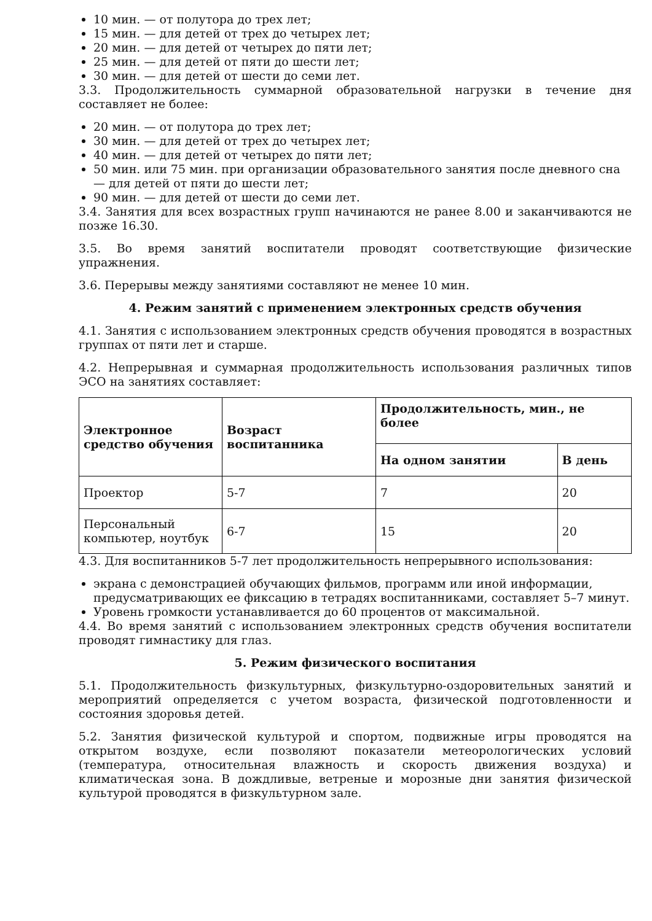10 мин. — от полутора до трех лет;
15 мин. — для детей от трех до четырех лет;
20 мин. — для детей от четырех до пяти лет;
25 мин. — для детей от пяти до шести лет;
30 мин. — для детей от шести до семи лет.
3.3. Продолжительность суммарной образовательной нагрузки в течение дня составляет не более:
20 мин. — от полутора до трех лет;
30 мин. — для детей от трех до четырех лет;
40 мин. — для детей от четырех до пяти лет;
50 мин. или 75 мин. при организации образовательного занятия после дневного сна — для детей от пяти до шести лет;
90 мин. — для детей от шести до семи лет.
3.4. Занятия для всех возрастных групп начинаются не ранее 8.00 и заканчиваются не позже 16.30.
3.5. Во время занятий воспитатели проводят соответствующие физические упражнения.
3.6. Перерывы между занятиями составляют не менее 10 мин.
4. Режим занятий с применением электронных средств обучения
4.1. Занятия с использованием электронных средств обучения проводятся в возрастных группах от пяти лет и старше.
4.2. Непрерывная и суммарная продолжительность использования различных типов ЭСО на занятиях составляет:
| Электронное средство обучения | Возраст воспитанника | Продолжительность, мин., не более | |
| --- | --- | --- | --- |
| | | На одном занятии | В день |
| Проектор | 5-7 | 7 | 20 |
| Персональный компьютер, ноутбук | 6-7 | 15 | 20 |
4.3. Для воспитанников 5-7 лет продолжительность непрерывного использования:
экрана с демонстрацией обучающих фильмов, программ или иной информации, предусматривающих ее фиксацию в тетрадях воспитанниками, составляет 5–7 минут.
Уровень громкости устанавливается до 60 процентов от максимальной.
4.4. Во время занятий с использованием электронных средств обучения воспитатели проводят гимнастику для глаз.
5. Режим физического воспитания
5.1. Продолжительность физкультурных, физкультурно-оздоровительных занятий и мероприятий определяется с учетом возраста, физической подготовленности и состояния здоровья детей.
5.2. Занятия физической культурой и спортом, подвижные игры проводятся на открытом воздухе, если позволяют показатели метеорологических условий (температура, относительная влажность и скорость движения воздуха) и климатическая зона. В дождливые, ветреные и морозные дни занятия физической культурой проводятся в физкультурном зале.